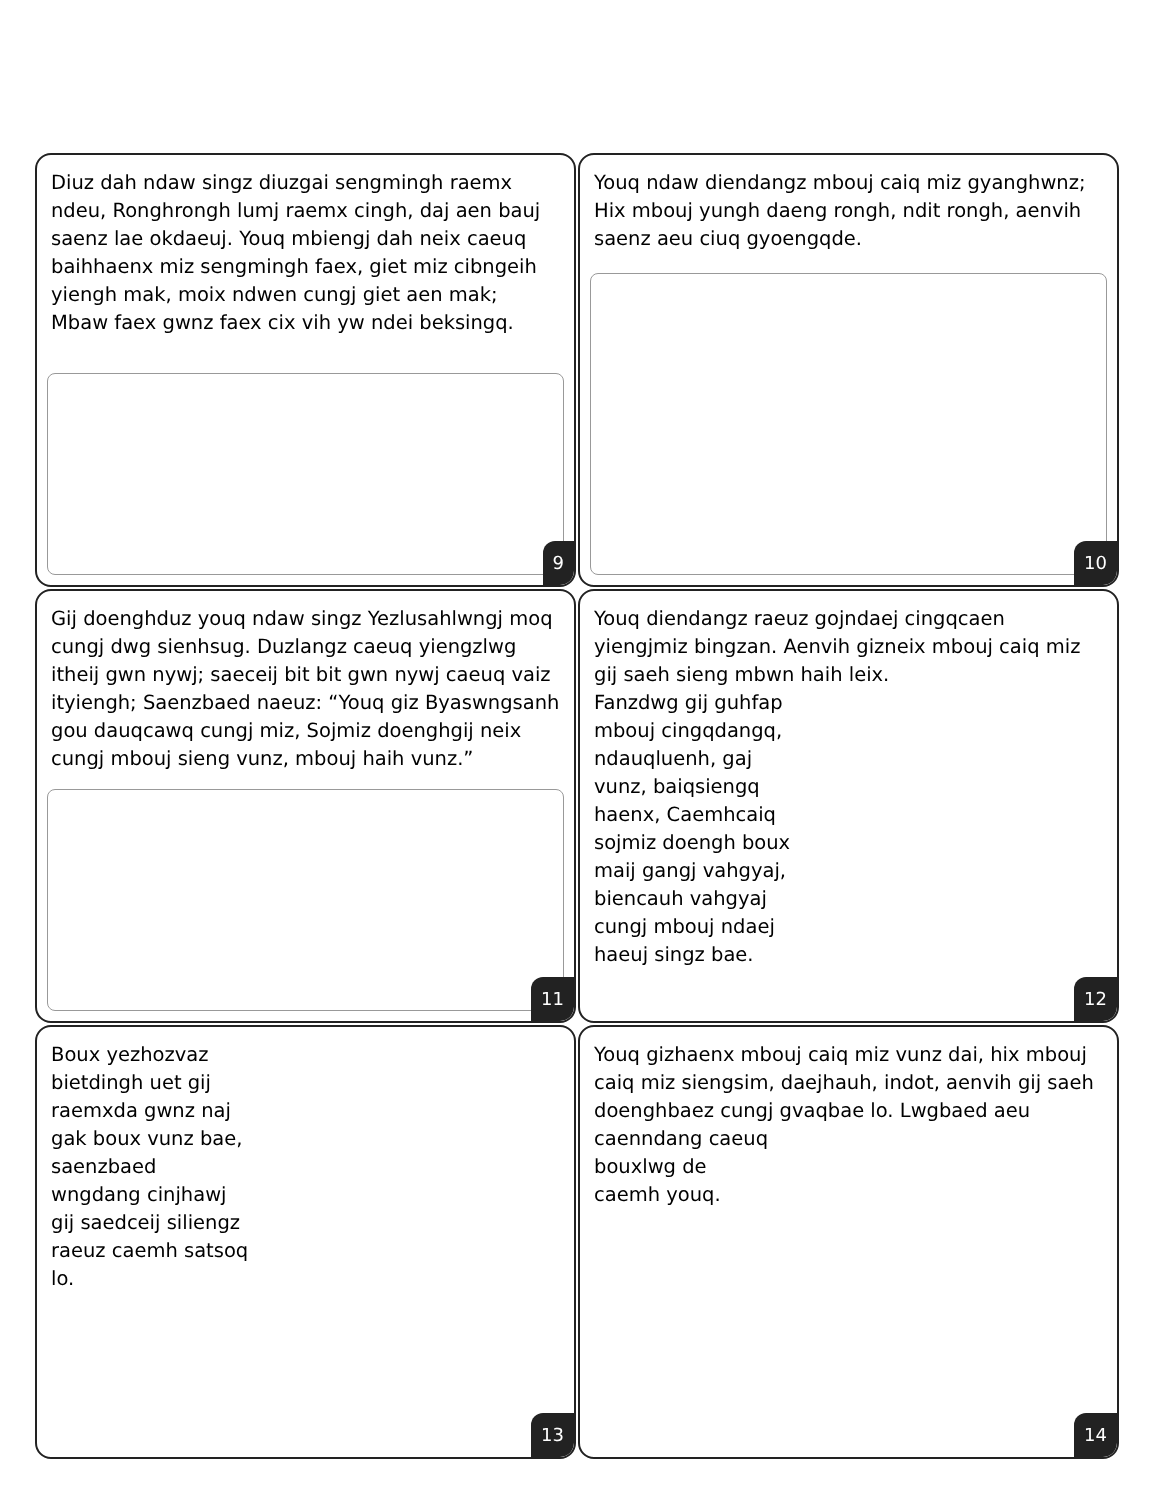Diuz dah ndaw singz diuzgai sengmingh raemx ndeu, Ronghrongh lumj raemx cingh, daj aen bauj saenz lae okdaeuj. Youq mbiengj dah neix caeuq baihhaenx miz sengmingh faex, giet miz cibngeih yiengh mak, moix ndwen cungj giet aen mak; Mbaw faex gwnz faex cix vih yw ndei beksingq.
9
Youq ndaw diendangz mbouj caiq miz gyanghwnz; Hix mbouj yungh daeng rongh, ndit rongh, aenvih saenz aeu ciuq gyoengqde.
10
Gij doenghduz youq ndaw singz Yezlusahlwngj moq cungj dwg sienhsug. Duzlangz caeuq yiengzlwg itheij gwn nywj; saeceij bit bit gwn nywj caeuq vaiz ityiengh; Saenzbaed naeuz: “Youq giz Byaswngsanh gou dauqcawq cungj miz, Sojmiz doenghgij neix cungj mbouj sieng vunz, mbouj haih vunz.”
11
Youq diendangz raeuz gojndaej cingqcaen yiengjmiz bingzan. Aenvih gizneix mbouj caiq miz gij saeh sieng mbwn haih leix.
Fanzdwg gij guhfap mbouj cingqdangq, ndauqluenh, gaj vunz, baiqsiengq haenx, Caemhcaiq sojmiz doengh boux maij gangj vahgyaj, biencauh vahgyaj cungj mbouj ndaej haeuj singz bae.
12
Boux yezhozvaz bietdingh uet gij raemxda gwnz naj gak boux vunz bae, saenzbaed wngdang cinjhawj gij saedceij siliengz raeuz caemh satsoq lo.
13
Youq gizhaenx mbouj caiq miz vunz dai, hix mbouj caiq miz siengsim, daejhauh, indot, aenvih gij saeh doenghbaez cungj gvaqbae lo. Lwgbaed aeu
caenndang caeuq
bouxlwg de
caemh youq.
14